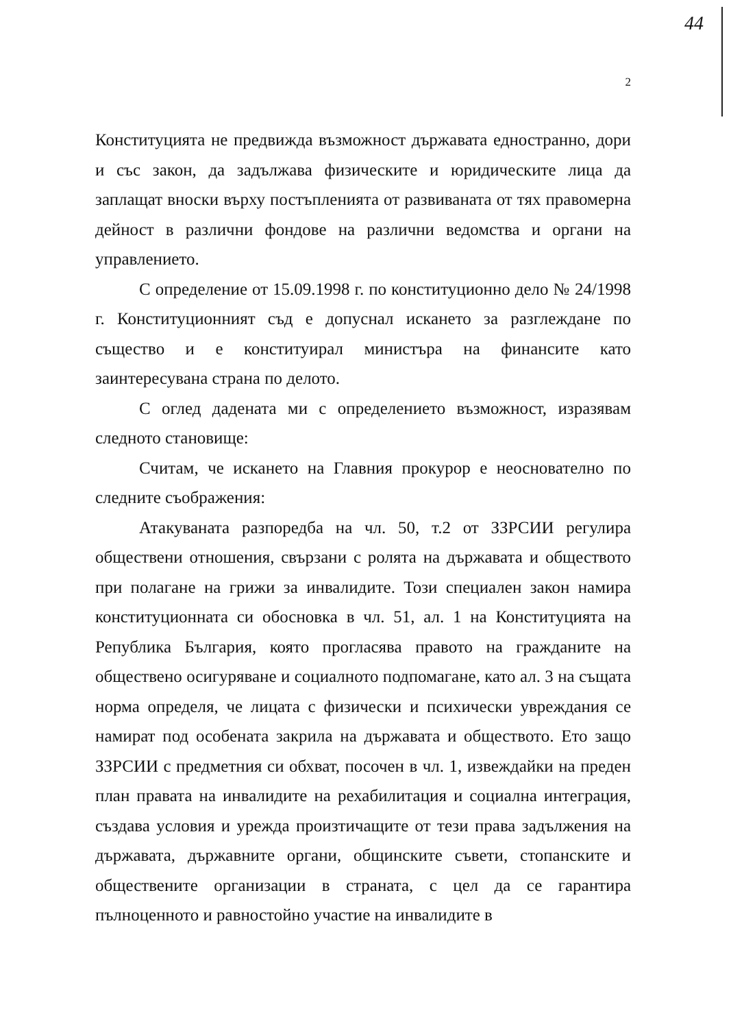44
2
Конституцията не предвижда възможност държавата едностранно, дори и със закон, да задължава физическите и юридическите лица да заплащат вноски върху постъпленията от развиваната от тях правомерна дейност в различни фондове на различни ведомства и органи на управлението.
С определение от 15.09.1998 г. по конституционно дело № 24/1998 г. Конституционният съд е допуснал искането за разглеждане по същество и е конституирал министъра на финансите като заинтересувана страна по делото.
С оглед дадената ми с определението възможност, изразявам следното становище:
Считам, че искането на Главния прокурор е неоснователно по следните съображения:
Атакуваната разпоредба на чл. 50, т.2 от ЗЗРСИИ регулира обществени отношения, свързани с ролята на държавата и обществото при полагане на грижи за инвалидите. Този специален закон намира конституционната си обосновка в чл. 51, ал. 1 на Конституцията на Република България, която прогласява правото на гражданите на обществено осигуряване и социалното подпомагане, като ал. 3 на същата норма определя, че лицата с физически и психически увреждания се намират под особената закрила на държавата и обществото. Ето защо ЗЗРСИИ с предметния си обхват, посочен в чл. 1, извеждайки на преден план правата на инвалидите на рехабилитация и социална интеграция, създава условия и урежда произтичащите от тези права задължения на държавата, държавните органи, общинските съвети, стопанските и обществените организации в страната, с цел да се гарантира пълноценното и равностойно участие на инвалидите в